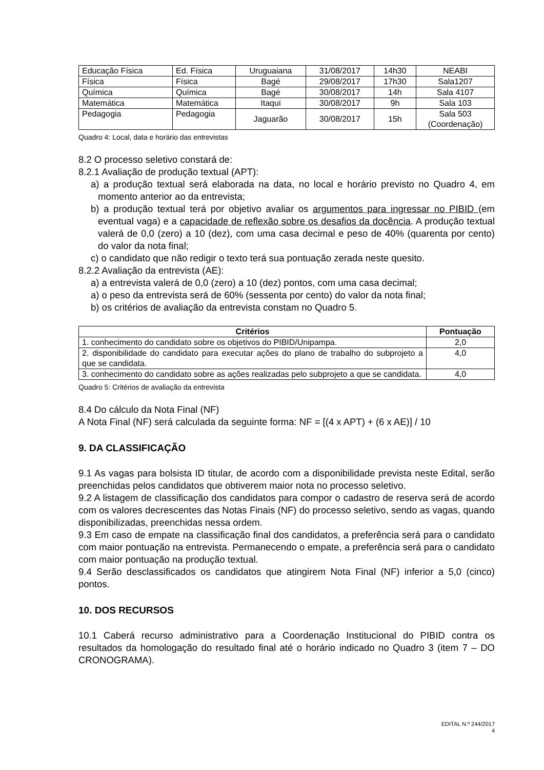| Educação Física | Ed. Física | Uruguaiana | 31/08/2017 | 14h30 | NEABI |
| Física | Física | Bagé | 29/08/2017 | 17h30 | Sala1207 |
| Química | Química | Bagé | 30/08/2017 | 14h | Sala 4107 |
| Matemática | Matemática | Itaqui | 30/08/2017 | 9h | Sala 103 |
| Pedagogia | Pedagogia | Jaguarão | 30/08/2017 | 15h | Sala 503 (Coordenação) |
Quadro 4: Local, data e horário das entrevistas
8.2 O processo seletivo constará de:
8.2.1 Avaliação de produção textual (APT):
a) a produção textual será elaborada na data, no local e horário previsto no Quadro 4, em momento anterior ao da entrevista;
b) a produção textual terá por objetivo avaliar os argumentos para ingressar no PIBID (em eventual vaga) e a capacidade de reflexão sobre os desafios da docência. A produção textual valerá de 0,0 (zero) a 10 (dez), com uma casa decimal e peso de 40% (quarenta por cento) do valor da nota final;
c) o candidato que não redigir o texto terá sua pontuação zerada neste quesito.
8.2.2 Avaliação da entrevista (AE):
a) a entrevista valerá de 0,0 (zero) a 10 (dez) pontos, com uma casa decimal;
a) o peso da entrevista será de 60% (sessenta por cento) do valor da nota final;
b) os critérios de avaliação da entrevista constam no Quadro 5.
| Critérios | Pontuação |
| --- | --- |
| 1. conhecimento do candidato sobre os objetivos do PIBID/Unipampa. | 2,0 |
| 2. disponibilidade do candidato para executar ações do plano de trabalho do subprojeto a que se candidata. | 4,0 |
| 3. conhecimento do candidato sobre as ações realizadas pelo subprojeto a que se candidata. | 4,0 |
Quadro 5: Critérios de avaliação da entrevista
8.4 Do cálculo da Nota Final (NF)
A Nota Final (NF) será calculada da seguinte forma: NF = [(4 x APT) + (6 x AE)] / 10
9. DA CLASSIFICAÇÃO
9.1 As vagas para bolsista ID titular, de acordo com a disponibilidade prevista neste Edital, serão preenchidas pelos candidatos que obtiverem maior nota no processo seletivo.
9.2 A listagem de classificação dos candidatos para compor o cadastro de reserva será de acordo com os valores decrescentes das Notas Finais (NF) do processo seletivo, sendo as vagas, quando disponibilizadas, preenchidas nessa ordem.
9.3 Em caso de empate na classificação final dos candidatos, a preferência será para o candidato com maior pontuação na entrevista. Permanecendo o empate, a preferência será para o candidato com maior pontuação na produção textual.
9.4 Serão desclassificados os candidatos que atingirem Nota Final (NF) inferior a 5,0 (cinco) pontos.
10. DOS RECURSOS
10.1 Caberá recurso administrativo para a Coordenação Institucional do PIBID contra os resultados da homologação do resultado final até o horário indicado no Quadro 3 (item 7 – DO CRONOGRAMA).
EDITAL N.º 244/2017
4